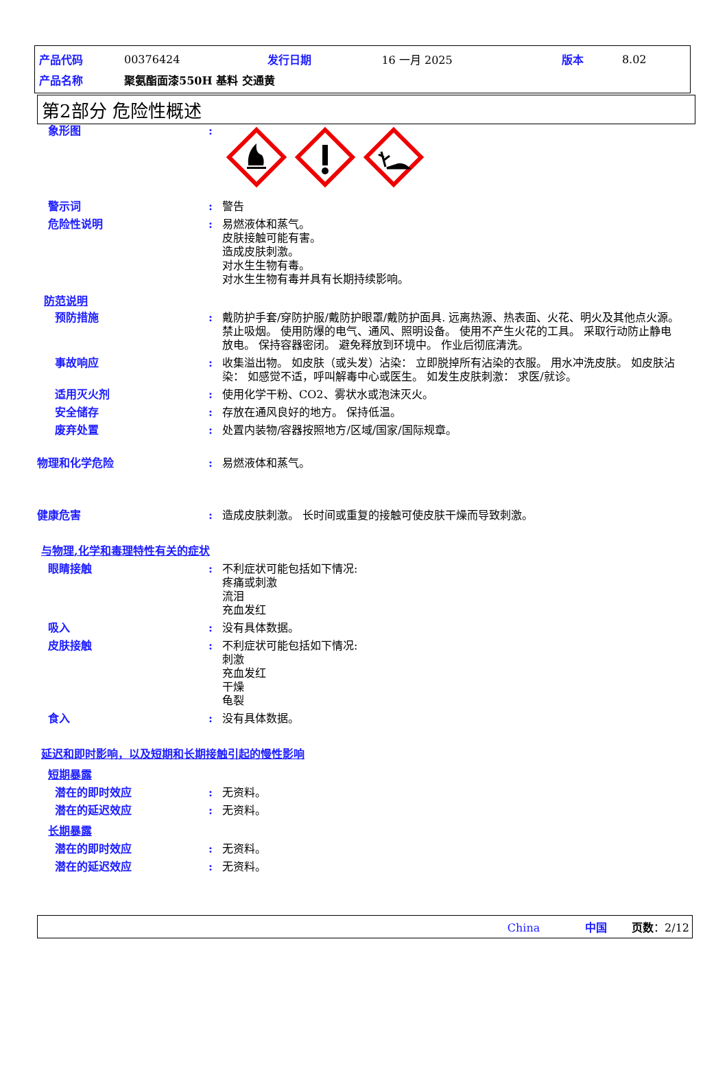| 产品代码 | 00376424 | 发行日期 | 16 一月 2025 | 版本 | 8.02 |
| 产品名称 | 聚氨酯面漆550H 基料 交通黄 | | | | |
第2部分 危险性概述
象形图 :
警示词 : 警告
危险性说明 : 易燃液体和蒸气。
皮肤接触可能有害。
造成皮肤刺激。
对水生生物有毒。
对水生生物有毒并具有长期持续影响。
防范说明
预防措施 : 戴防护手套/穿防护服/戴防护眼罩/戴防护面具. 远离热源、热表面、火花、明火及其他点火源。禁止吸烟。 使用防爆的电气、通风、照明设备。 使用不产生火花的工具。 采取行动防止静电放电。 保持容器密闭。 避免释放到环境中。 作业后彻底清洗。
事故响应 : 收集溢出物。 如皮肤（或头发）沾染： 立即脱掉所有沾染的衣服。 用水冲洗皮肤。 如皮肤沾染： 如感觉不适，呼叫解毒中心或医生。 如发生皮肤刺激： 求医/就诊。
适用灭火剂 : 使用化学干粉、CO2、雾状水或泡沫灭火。
安全储存 : 存放在通风良好的地方。 保持低温。
废弃处置 : 处置内装物/容器按照地方/区域/国家/国际规章。
物理和化学危险 : 易燃液体和蒸气。
健康危害 : 造成皮肤刺激。 长时间或重复的接触可使皮肤干燥而导致刺激。
与物理,化学和毒理特性有关的症状
眼睛接触 : 不利症状可能包括如下情况:
疼痛或刺激
流泪
充血发红
吸入 : 没有具体数据。
皮肤接触 : 不利症状可能包括如下情况:
刺激
充血发红
干燥
龟裂
食入 : 没有具体数据。
延迟和即时影响，以及短期和长期接触引起的慢性影响
短期暴露
潜在的即时效应 : 无资料。
潜在的延迟效应 : 无资料。
长期暴露
潜在的即时效应 : 无资料。
潜在的延迟效应 : 无资料。
China 中国 页数：2/12